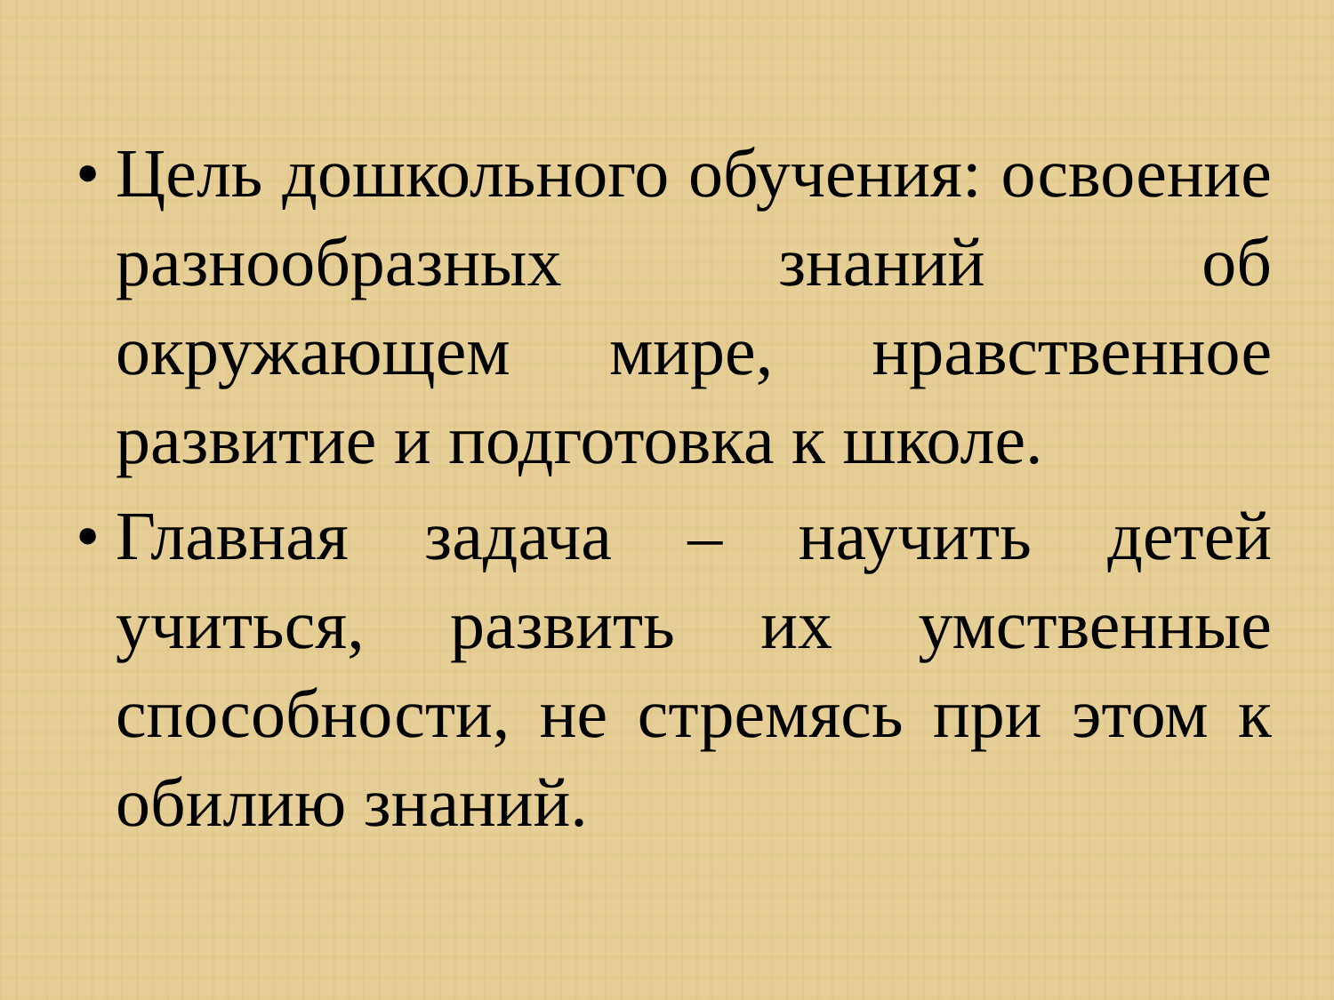• Цель дошкольного обучения: освоение разнообразных знаний об окружающем мире, нравственное развитие и подготовка к школе.
• Главная задача – научить детей учиться, развить их умственные способности, не стремясь при этом к обилию знаний.